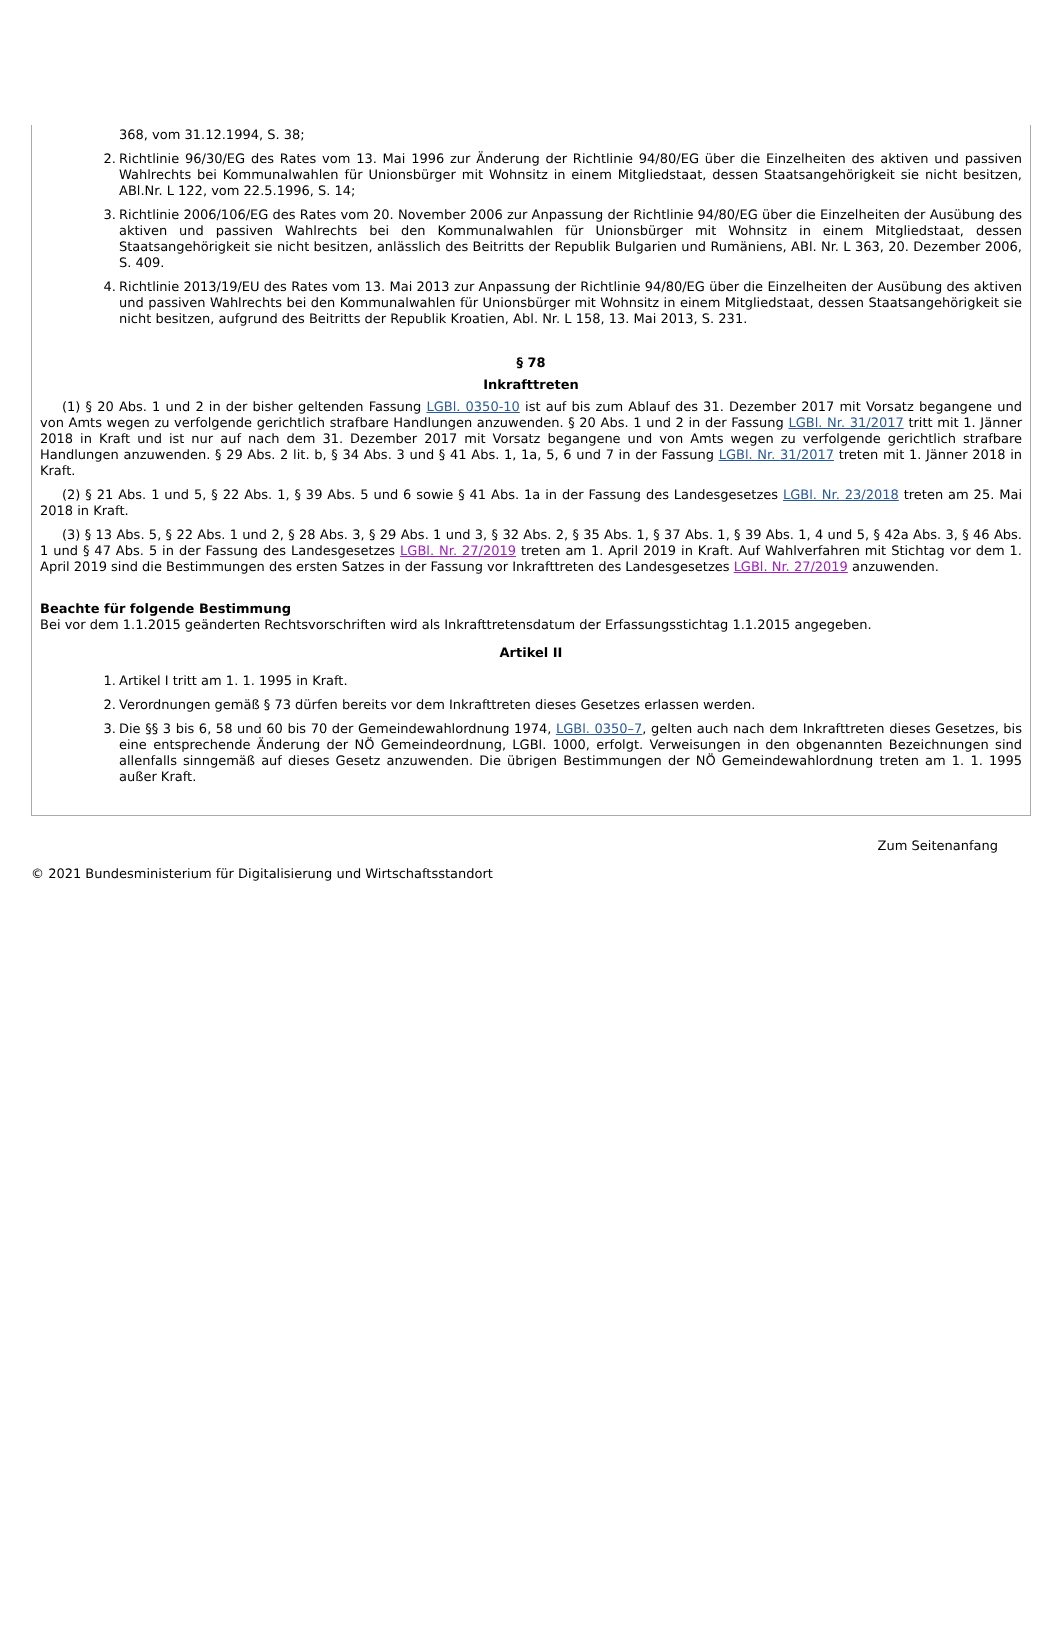368, vom 31.12.1994, S. 38;
2. Richtlinie 96/30/EG des Rates vom 13. Mai 1996 zur Änderung der Richtlinie 94/80/EG über die Einzelheiten des aktiven und passiven Wahlrechts bei Kommunalwahlen für Unionsbürger mit Wohnsitz in einem Mitgliedstaat, dessen Staatsangehörigkeit sie nicht besitzen, ABl.Nr. L 122, vom 22.5.1996, S. 14;
3. Richtlinie 2006/106/EG des Rates vom 20. November 2006 zur Anpassung der Richtlinie 94/80/EG über die Einzelheiten der Ausübung des aktiven und passiven Wahlrechts bei den Kommunalwahlen für Unionsbürger mit Wohnsitz in einem Mitgliedstaat, dessen Staatsangehörigkeit sie nicht besitzen, anlässlich des Beitritts der Republik Bulgarien und Rumäniens, ABl. Nr. L 363, 20. Dezember 2006, S. 409.
4. Richtlinie 2013/19/EU des Rates vom 13. Mai 2013 zur Anpassung der Richtlinie 94/80/EG über die Einzelheiten der Ausübung des aktiven und passiven Wahlrechts bei den Kommunalwahlen für Unionsbürger mit Wohnsitz in einem Mitgliedstaat, dessen Staatsangehörigkeit sie nicht besitzen, aufgrund des Beitritts der Republik Kroatien, Abl. Nr. L 158, 13. Mai 2013, S. 231.
§ 78
Inkrafttreten
(1) § 20 Abs. 1 und 2 in der bisher geltenden Fassung LGBl. 0350-10 ist auf bis zum Ablauf des 31. Dezember 2017 mit Vorsatz begangene und von Amts wegen zu verfolgende gerichtlich strafbare Handlungen anzuwenden. § 20 Abs. 1 und 2 in der Fassung LGBl. Nr. 31/2017 tritt mit 1. Jänner 2018 in Kraft und ist nur auf nach dem 31. Dezember 2017 mit Vorsatz begangene und von Amts wegen zu verfolgende gerichtlich strafbare Handlungen anzuwenden. § 29 Abs. 2 lit. b, § 34 Abs. 3 und § 41 Abs. 1, 1a, 5, 6 und 7 in der Fassung LGBl. Nr. 31/2017 treten mit 1. Jänner 2018 in Kraft.
(2) § 21 Abs. 1 und 5, § 22 Abs. 1, § 39 Abs. 5 und 6 sowie § 41 Abs. 1a in der Fassung des Landesgesetzes LGBl. Nr. 23/2018 treten am 25. Mai 2018 in Kraft.
(3) § 13 Abs. 5, § 22 Abs. 1 und 2, § 28 Abs. 3, § 29 Abs. 1 und 3, § 32 Abs. 2, § 35 Abs. 1, § 37 Abs. 1, § 39 Abs. 1, 4 und 5, § 42a Abs. 3, § 46 Abs. 1 und § 47 Abs. 5 in der Fassung des Landesgesetzes LGBl. Nr. 27/2019 treten am 1. April 2019 in Kraft. Auf Wahlverfahren mit Stichtag vor dem 1. April 2019 sind die Bestimmungen des ersten Satzes in der Fassung vor Inkrafttreten des Landesgesetzes LGBl. Nr. 27/2019 anzuwenden.
Beachte für folgende Bestimmung
Bei vor dem 1.1.2015 geänderten Rechtsvorschriften wird als Inkrafttretensdatum der Erfassungsstichtag 1.1.2015 angegeben.
Artikel II
1. Artikel I tritt am 1. 1. 1995 in Kraft.
2. Verordnungen gemäß § 73 dürfen bereits vor dem Inkrafttreten dieses Gesetzes erlassen werden.
3. Die §§ 3 bis 6, 58 und 60 bis 70 der Gemeindewahlordnung 1974, LGBl. 0350–7, gelten auch nach dem Inkrafttreten dieses Gesetzes, bis eine entsprechende Änderung der NÖ Gemeindeordnung, LGBl. 1000, erfolgt. Verweisungen in den obgenannten Bezeichnungen sind allenfalls sinngemäß auf dieses Gesetz anzuwenden. Die übrigen Bestimmungen der NÖ Gemeindewahlordnung treten am 1. 1. 1995 außer Kraft.
Zum Seitenanfang
© 2021 Bundesministerium für Digitalisierung und Wirtschaftsstandort